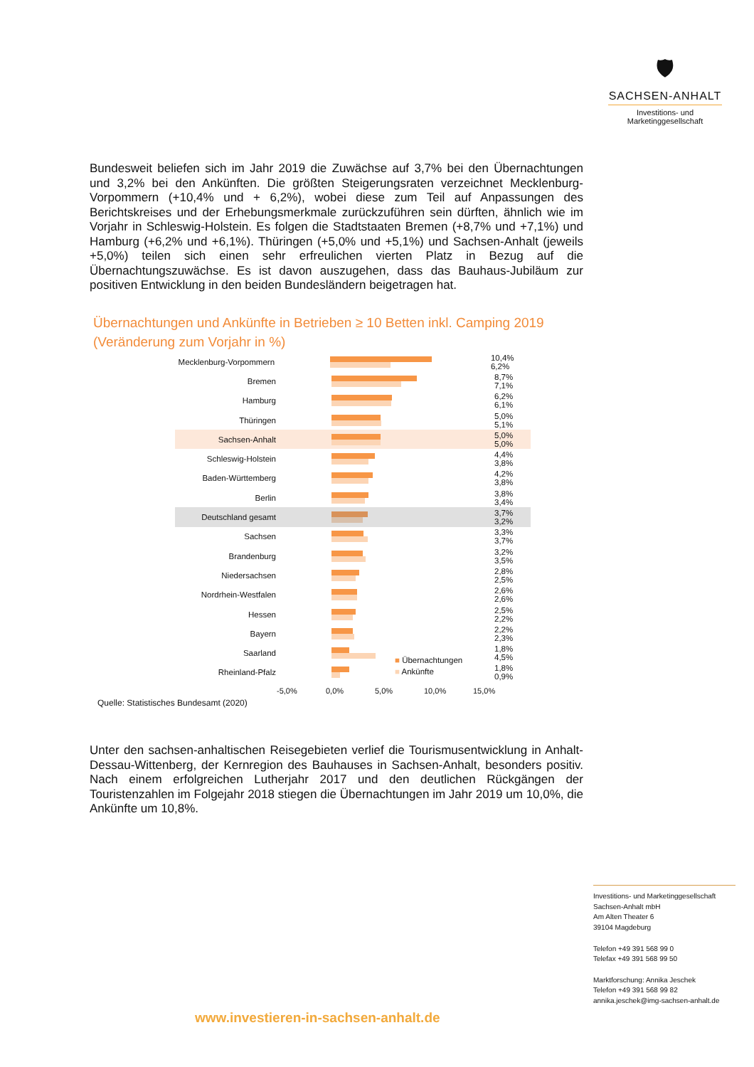🛡
SACHSEN-ANHALT
Investitions- und
Marketinggesellschaft
Bundesweit beliefen sich im Jahr 2019 die Zuwächse auf 3,7% bei den Übernachtungen und 3,2% bei den Ankünften. Die größten Steigerungsraten verzeichnet Mecklenburg-Vorpommern (+10,4% und + 6,2%), wobei diese zum Teil auf Anpassungen des Berichtskreises und der Erhebungsmerkmale zurückzuführen sein dürften, ähnlich wie im Vorjahr in Schleswig-Holstein. Es folgen die Stadtstaaten Bremen (+8,7% und +7,1%) und Hamburg (+6,2% und +6,1%). Thüringen (+5,0% und +5,1%) und Sachsen-Anhalt (jeweils +5,0%) teilen sich einen sehr erfreulichen vierten Platz in Bezug auf die Übernachtungszuwächse. Es ist davon auszugehen, dass das Bauhaus-Jubiläum zur positiven Entwicklung in den beiden Bundesländern beigetragen hat.
Übernachtungen und Ankünfte in Betrieben ≥ 10 Betten inkl. Camping 2019
(Veränderung zum Vorjahr in %)
Mecklenburg-Vorpommern 10,4% 6,2%
Bremen 8,7% 7,1%
Hamburg 6,2% 6,1%
Thüringen 5,0% 5,1%
Sachsen-Anhalt 5,0% 5,0%
Schleswig-Holstein 4,4% 3,8%
Baden-Württemberg 4,2% 3,8%
Berlin 3,8% 3,4%
Deutschland gesamt 3,7% 3,2%
Sachsen 3,3% 3,7%
Brandenburg 3,2% 3,5%
Niedersachsen 2,8% 2,5%
Nordrhein-Westfalen 2,6% 2,6%
Hessen 2,5% 2,2%
Bayern 2,2% 2,3%
Saarland 1,8% 4,5%
Rheinland-Pfalz 1,8% 0,9%
-5,0% 0,0% 5,0% 10,0% 15,0%
■ Übernachtungen
■ Ankünfte
Quelle: Statistisches Bundesamt (2020)
Unter den sachsen-anhaltischen Reisegebieten verlief die Tourismusentwicklung in Anhalt-Dessau-Wittenberg, der Kernregion des Bauhauses in Sachsen-Anhalt, besonders positiv. Nach einem erfolgreichen Lutherjahr 2017 und den deutlichen Rückgängen der Touristenzahlen im Folgejahr 2018 stiegen die Übernachtungen im Jahr 2019 um 10,0%, die Ankünfte um 10,8%.
Investitions- und Marketinggesellschaft
Sachsen-Anhalt mbH
Am Alten Theater 6
39104 Magdeburg
Telefon +49 391 568 99 0
Telefax +49 391 568 99 50
Marktforschung: Annika Jeschek
Telefon +49 391 568 99 82
annika.jeschek@img-sachsen-anhalt.de
www.investieren-in-sachsen-anhalt.de